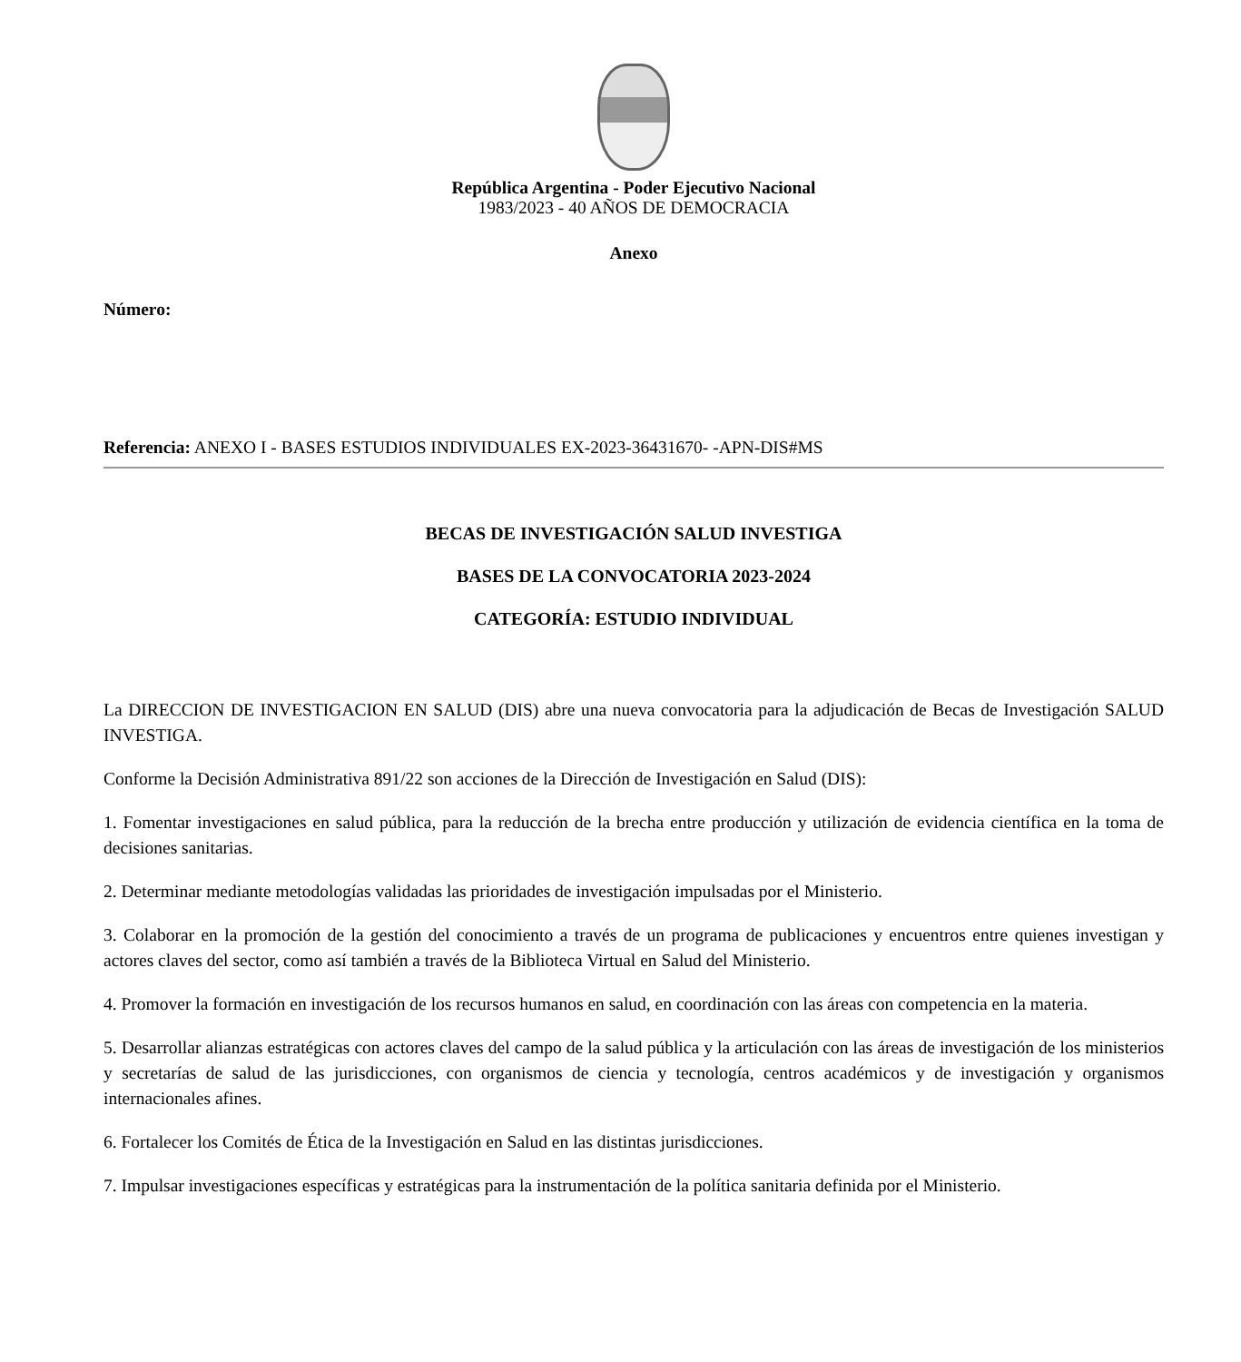República Argentina - Poder Ejecutivo Nacional
1983/2023 - 40 AÑOS DE DEMOCRACIA
Anexo
Número:
Referencia: ANEXO I - BASES ESTUDIOS INDIVIDUALES EX-2023-36431670- -APN-DIS#MS
BECAS DE INVESTIGACIÓN SALUD INVESTIGA
BASES DE LA CONVOCATORIA 2023-2024
CATEGORÍA: ESTUDIO INDIVIDUAL
La DIRECCION DE INVESTIGACION EN SALUD (DIS) abre una nueva convocatoria para la adjudicación de Becas de Investigación SALUD INVESTIGA.
Conforme la Decisión Administrativa 891/22 son acciones de la Dirección de Investigación en Salud (DIS):
1. Fomentar investigaciones en salud pública, para la reducción de la brecha entre producción y utilización de evidencia científica en la toma de decisiones sanitarias.
2. Determinar mediante metodologías validadas las prioridades de investigación impulsadas por el Ministerio.
3. Colaborar en la promoción de la gestión del conocimiento a través de un programa de publicaciones y encuentros entre quienes investigan y actores claves del sector, como así también a través de la Biblioteca Virtual en Salud del Ministerio.
4. Promover la formación en investigación de los recursos humanos en salud, en coordinación con las áreas con competencia en la materia.
5. Desarrollar alianzas estratégicas con actores claves del campo de la salud pública y la articulación con las áreas de investigación de los ministerios y secretarías de salud de las jurisdicciones, con organismos de ciencia y tecnología, centros académicos y de investigación y organismos internacionales afines.
6. Fortalecer los Comités de Ética de la Investigación en Salud en las distintas jurisdicciones.
7. Impulsar investigaciones específicas y estratégicas para la instrumentación de la política sanitaria definida por el Ministerio.